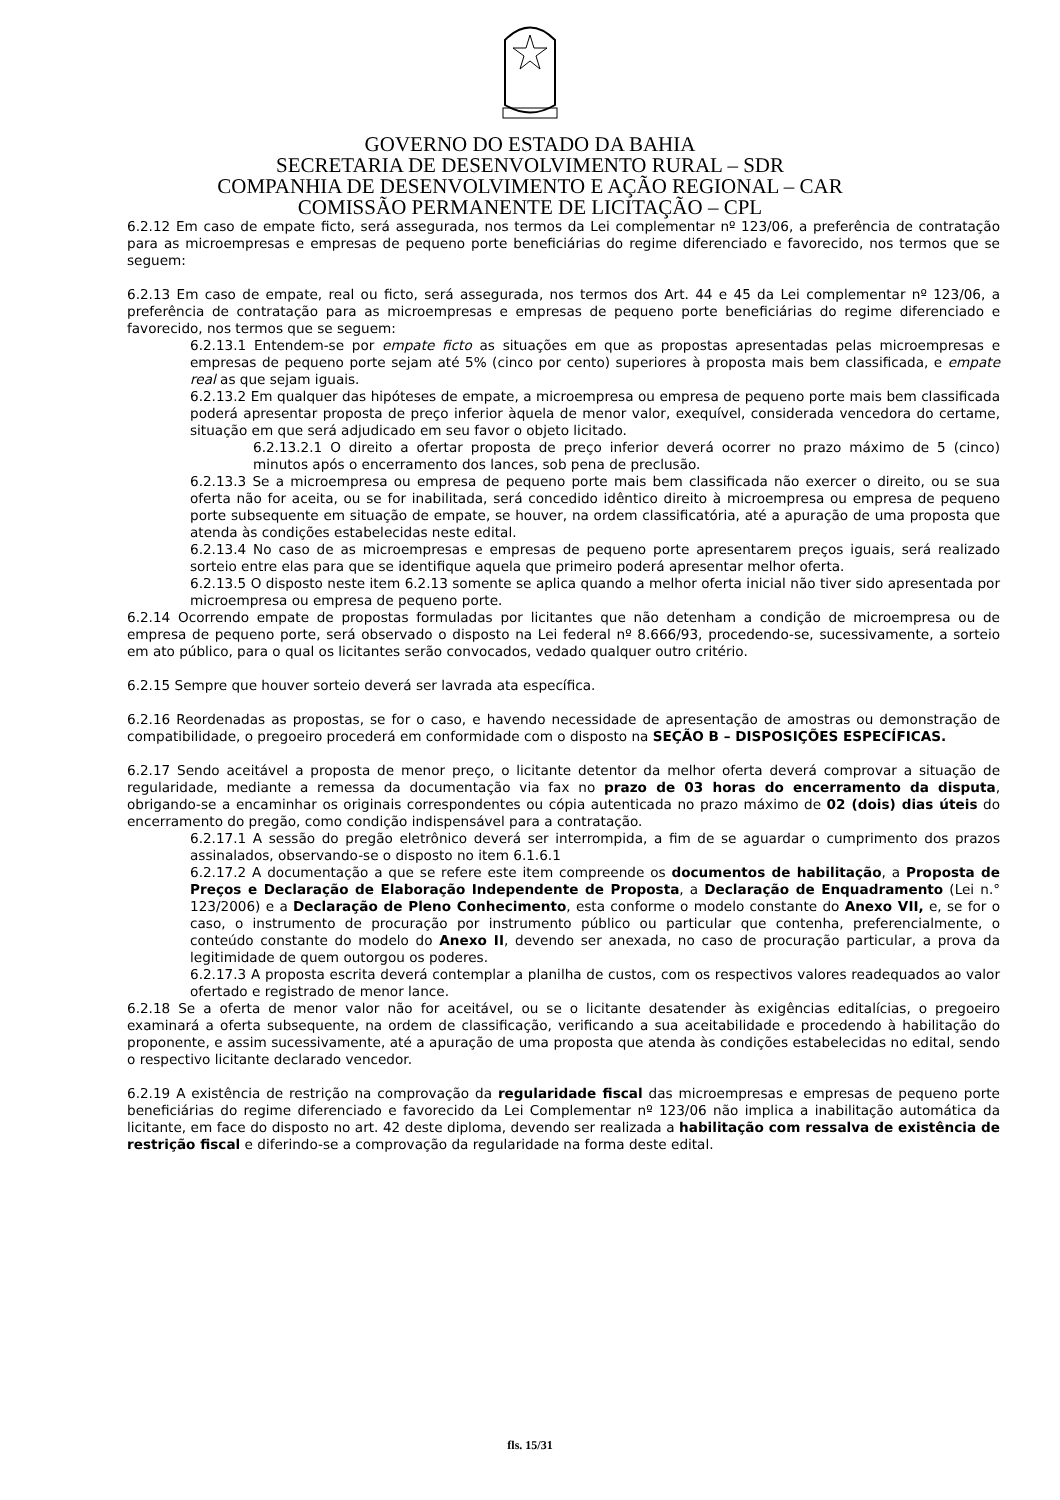GOVERNO DO ESTADO DA BAHIA
SECRETARIA DE DESENVOLVIMENTO RURAL – SDR
COMPANHIA DE DESENVOLVIMENTO E AÇÃO REGIONAL – CAR
COMISSÃO PERMANENTE DE LICITAÇÃO – CPL
6.2.12 Em caso de empate ficto, será assegurada, nos termos da Lei complementar nº 123/06, a preferência de contratação para as microempresas e empresas de pequeno porte beneficiárias do regime diferenciado e favorecido, nos termos que se seguem:
6.2.13 Em caso de empate, real ou ficto, será assegurada, nos termos dos Art. 44 e 45 da Lei complementar nº 123/06, a preferência de contratação para as microempresas e empresas de pequeno porte beneficiárias do regime diferenciado e favorecido, nos termos que se seguem:
6.2.13.1 Entendem-se por empate ficto as situações em que as propostas apresentadas pelas microempresas e empresas de pequeno porte sejam até 5% (cinco por cento) superiores à proposta mais bem classificada, e empate real as que sejam iguais.
6.2.13.2 Em qualquer das hipóteses de empate, a microempresa ou empresa de pequeno porte mais bem classificada poderá apresentar proposta de preço inferior àquela de menor valor, exequível, considerada vencedora do certame, situação em que será adjudicado em seu favor o objeto licitado.
6.2.13.2.1 O direito a ofertar proposta de preço inferior deverá ocorrer no prazo máximo de 5 (cinco) minutos após o encerramento dos lances, sob pena de preclusão.
6.2.13.3 Se a microempresa ou empresa de pequeno porte mais bem classificada não exercer o direito, ou se sua oferta não for aceita, ou se for inabilitada, será concedido idêntico direito à microempresa ou empresa de pequeno porte subsequente em situação de empate, se houver, na ordem classificatória, até a apuração de uma proposta que atenda às condições estabelecidas neste edital.
6.2.13.4 No caso de as microempresas e empresas de pequeno porte apresentarem preços iguais, será realizado sorteio entre elas para que se identifique aquela que primeiro poderá apresentar melhor oferta.
6.2.13.5 O disposto neste item 6.2.13 somente se aplica quando a melhor oferta inicial não tiver sido apresentada por microempresa ou empresa de pequeno porte.
6.2.14 Ocorrendo empate de propostas formuladas por licitantes que não detenham a condição de microempresa ou de empresa de pequeno porte, será observado o disposto na Lei federal nº 8.666/93, procedendo-se, sucessivamente, a sorteio em ato público, para o qual os licitantes serão convocados, vedado qualquer outro critério.
6.2.15 Sempre que houver sorteio deverá ser lavrada ata específica.
6.2.16 Reordenadas as propostas, se for o caso, e havendo necessidade de apresentação de amostras ou demonstração de compatibilidade, o pregoeiro procederá em conformidade com o disposto na SEÇÃO B – DISPOSIÇÕES ESPECÍFICAS.
6.2.17 Sendo aceitável a proposta de menor preço, o licitante detentor da melhor oferta deverá comprovar a situação de regularidade, mediante a remessa da documentação via fax no prazo de 03 horas do encerramento da disputa, obrigando-se a encaminhar os originais correspondentes ou cópia autenticada no prazo máximo de 02 (dois) dias úteis do encerramento do pregão, como condição indispensável para a contratação.
6.2.17.1 A sessão do pregão eletrônico deverá ser interrompida, a fim de se aguardar o cumprimento dos prazos assinalados, observando-se o disposto no item 6.1.6.1
6.2.17.2 A documentação a que se refere este item compreende os documentos de habilitação, a Proposta de Preços e Declaração de Elaboração Independente de Proposta, a Declaração de Enquadramento (Lei n.° 123/2006) e a Declaração de Pleno Conhecimento, esta conforme o modelo constante do Anexo VII, e, se for o caso, o instrumento de procuração por instrumento público ou particular que contenha, preferencialmente, o conteúdo constante do modelo do Anexo II, devendo ser anexada, no caso de procuração particular, a prova da legitimidade de quem outorgou os poderes.
6.2.17.3 A proposta escrita deverá contemplar a planilha de custos, com os respectivos valores readequados ao valor ofertado e registrado de menor lance.
6.2.18 Se a oferta de menor valor não for aceitável, ou se o licitante desatender às exigências editalícias, o pregoeiro examinará a oferta subsequente, na ordem de classificação, verificando a sua aceitabilidade e procedendo à habilitação do proponente, e assim sucessivamente, até a apuração de uma proposta que atenda às condições estabelecidas no edital, sendo o respectivo licitante declarado vencedor.
6.2.19 A existência de restrição na comprovação da regularidade fiscal das microempresas e empresas de pequeno porte beneficiárias do regime diferenciado e favorecido da Lei Complementar nº 123/06 não implica a inabilitação automática da licitante, em face do disposto no art. 42 deste diploma, devendo ser realizada a habilitação com ressalva de existência de restrição fiscal e diferindo-se a comprovação da regularidade na forma deste edital.
fls. 15/31